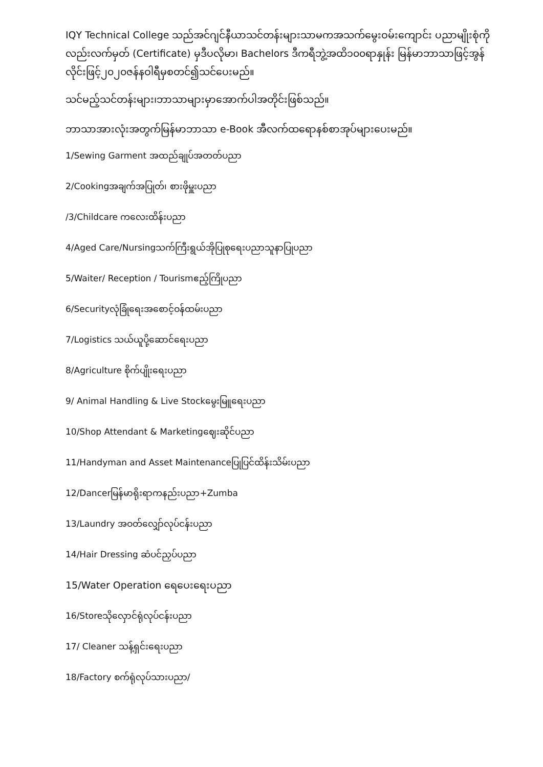IQY Technical College သည်အင်ဂျင်နီယာသင်တန်းများသာမကအသက်မွေးဝမ်းကျောင်း ပညာမျိုးစုံကိုလည်းလက်မှတ် (Certificate) မှဒီပလိုမာ၊ Bachelors ဒီကရီဘွဲ့အထိ၁၀၀ရာနှုန်း မြန်မာဘာသာဖြင့်အွန်လိုင်းဖြင့်၂၀၂၀ဇန်နဝါရီမှစတင်၍သင်ပေးမည်။
သင်မည့်သင်တန်းများ၊ဘာသာများမှာအောက်ပါအတိုင်းဖြစ်သည်။
ဘာသာအားလုံးအတွက်မြန်မာဘာသာ e-Book အီလက်ထရောနစ်စာအုပ်များပေးမည်။
1/Sewing Garment အထည်ချုပ်အတတ်ပညာ
2/Cookingအချက်အပြုတ်၊ စားဖိုမှူးပညာ
/3/Childcare ကလေးထိန်းပညာ
4/Aged Care/Nursingသက်ကြီးရွယ်အိုပြုစုရေးပညာသူနာပြုပညာ
5/Waiter/ Reception / Tourismဧည့်ကြိုပညာ
6/Securityလုံခြုံရေးအစောင့်ဝန်ထမ်းပညာ
7/Logistics သယ်ယူပို့ဆောင်ရေးပညာ
8/Agriculture စိုက်ပျိုးရေးပညာ
9/ Animal Handling & Live Stockမွေးမြူရေးပညာ
10/Shop Attendant & Marketingဈေးဆိုင်ပညာ
11/Handyman and Asset Maintenanceပြုပြင်ထိန်းသိမ်းပညာ
12/Dancerမြန်မာရိုးရာကနည်းပညာ+Zumba
13/Laundry အဝတ်လျှော်လုပ်ငန်းပညာ
14/Hair Dressing ဆံပင်ညှပ်ပညာ
15/Water Operation ရေပေးရေးပညာ
16/Storeသိုလှောင်ရုံလုပ်ငန်းပညာ
17/ Cleaner သန့်ရှင်းရေးပညာ
18/Factory စက်ရုံလုပ်သားပညာ/